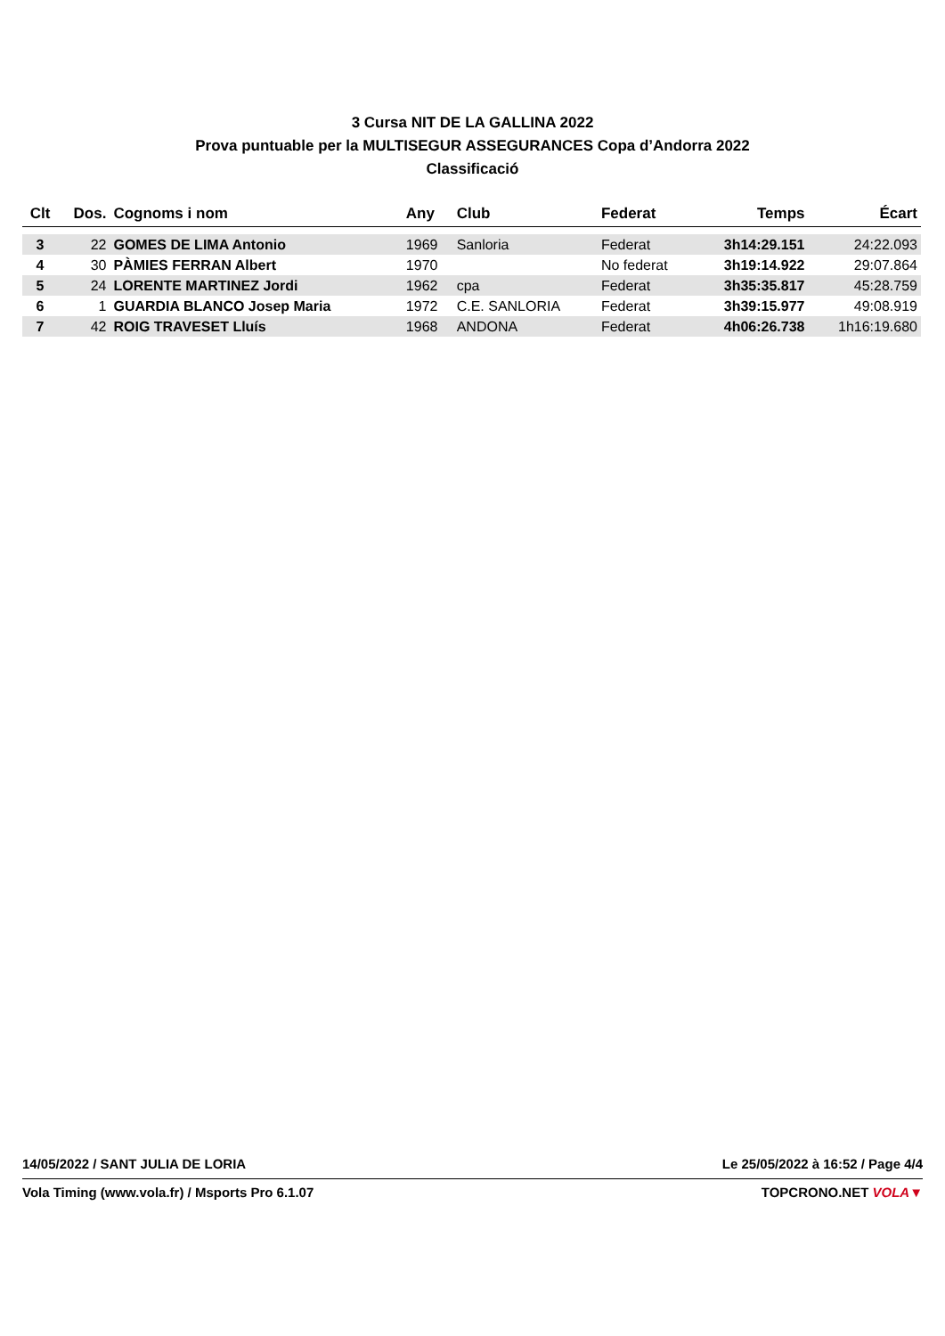3 Cursa NIT DE LA GALLINA 2022
Prova puntuable per la MULTISEGUR ASSEGURANCES Copa d’Andorra 2022
Classificació
| Clt | Dos. | Cognoms i nom | Any | Club | Federat | Temps | Écart |
| --- | --- | --- | --- | --- | --- | --- | --- |
| 3 | 22 | GOMES DE LIMA Antonio | 1969 | Sanloria | Federat | 3h14:29.151 | 24:22.093 |
| 4 | 30 | PÀMIES FERRAN Albert | 1970 | | No federat | 3h19:14.922 | 29:07.864 |
| 5 | 24 | LORENTE MARTINEZ Jordi | 1962 | cpa | Federat | 3h35:35.817 | 45:28.759 |
| 6 | 1 | GUARDIA BLANCO Josep Maria | 1972 | C.E. SANLORIA | Federat | 3h39:15.977 | 49:08.919 |
| 7 | 42 | ROIG TRAVESET Lluís | 1968 | ANDONA | Federat | 4h06:26.738 | 1h16:19.680 |
14/05/2022 / SANT JULIA DE LORIA Le 25/05/2022 à 16:52 / Page 4/4
Vola Timing (www.vola.fr) / Msports Pro 6.1.07 TOPCRONO.NET VOLA▼